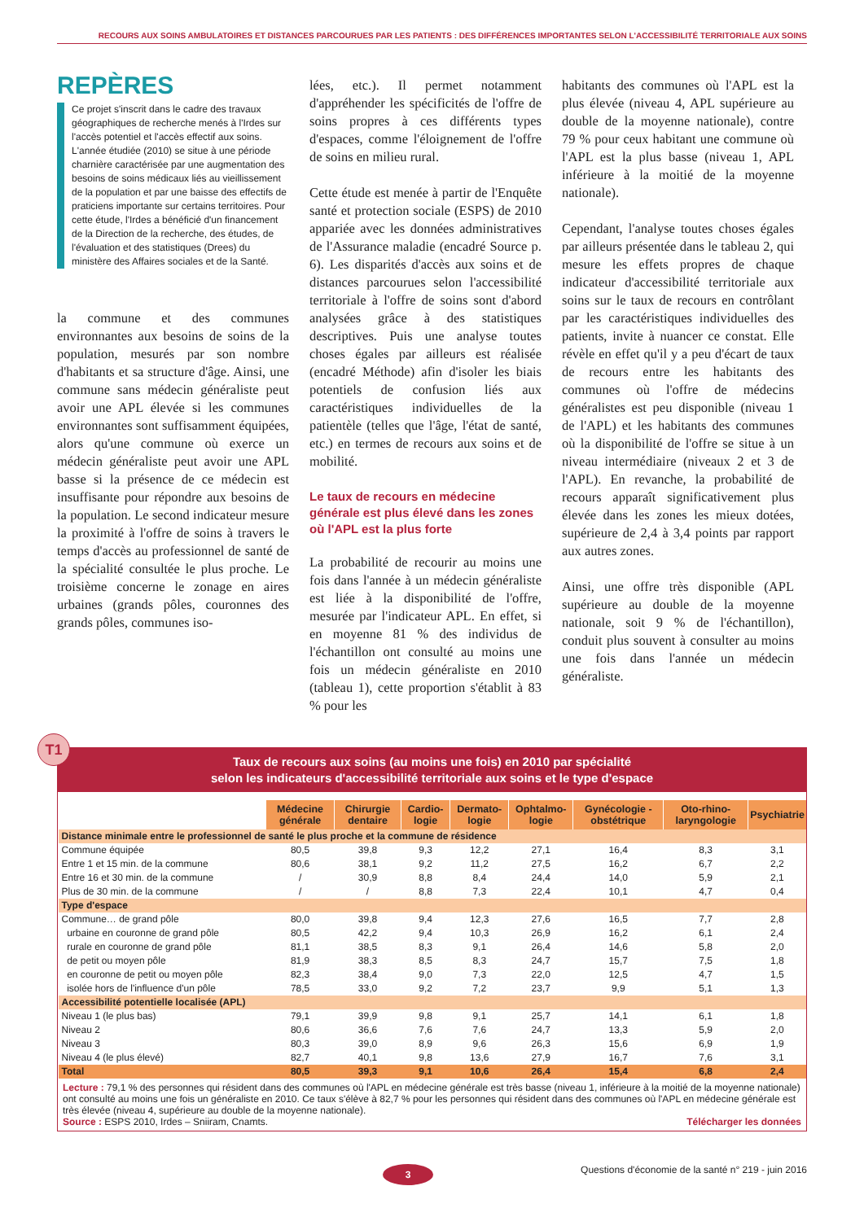RECOURS AUX SOINS AMBULATOIRES ET DISTANCES PARCOURUES PAR LES PATIENTS : DES DIFFÉRENCES IMPORTANTES SELON L'ACCESSIBILITÉ TERRITORIALE AUX SOINS
REPÈRES
Ce projet s'inscrit dans le cadre des travaux géographiques de recherche menés à l'Irdes sur l'accès potentiel et l'accès effectif aux soins. L'année étudiée (2010) se situe à une période charnière caractérisée par une augmentation des besoins de soins médicaux liés au vieillissement de la population et par une baisse des effectifs de praticiens importante sur certains territoires. Pour cette étude, l'Irdes a bénéficié d'un financement de la Direction de la recherche, des études, de l'évaluation et des statistiques (Drees) du ministère des Affaires sociales et de la Santé.
la commune et des communes environnantes aux besoins de soins de la population, mesurés par son nombre d'habitants et sa structure d'âge. Ainsi, une commune sans médecin généraliste peut avoir une APL élevée si les communes environnantes sont suffisamment équipées, alors qu'une commune où exerce un médecin généraliste peut avoir une APL basse si la présence de ce médecin est insuffisante pour répondre aux besoins de la population. Le second indicateur mesure la proximité à l'offre de soins à travers le temps d'accès au professionnel de santé de la spécialité consultée le plus proche. Le troisième concerne le zonage en aires urbaines (grands pôles, couronnes des grands pôles, communes iso-
lées, etc.). Il permet notamment d'appréhender les spécificités de l'offre de soins propres à ces différents types d'espaces, comme l'éloignement de l'offre de soins en milieu rural.
Cette étude est menée à partir de l'Enquête santé et protection sociale (ESPS) de 2010 appariée avec les données administratives de l'Assurance maladie (encadré Source p. 6). Les disparités d'accès aux soins et de distances parcourues selon l'accessibilité territoriale à l'offre de soins sont d'abord analysées grâce à des statistiques descriptives. Puis une analyse toutes choses égales par ailleurs est réalisée (encadré Méthode) afin d'isoler les biais potentiels de confusion liés aux caractéristiques individuelles de la patientèle (telles que l'âge, l'état de santé, etc.) en termes de recours aux soins et de mobilité.
Le taux de recours en médecine générale est plus élevé dans les zones où l'APL est la plus forte
La probabilité de recourir au moins une fois dans l'année à un médecin généraliste est liée à la disponibilité de l'offre, mesurée par l'indicateur APL. En effet, si en moyenne 81 % des individus de l'échantillon ont consulté au moins une fois un médecin généraliste en 2010 (tableau 1), cette proportion s'établit à 83 % pour les
habitants des communes où l'APL est la plus élevée (niveau 4, APL supérieure au double de la moyenne nationale), contre 79 % pour ceux habitant une commune où l'APL est la plus basse (niveau 1, APL inférieure à la moitié de la moyenne nationale).
Cependant, l'analyse toutes choses égales par ailleurs présentée dans le tableau 2, qui mesure les effets propres de chaque indicateur d'accessibilité territoriale aux soins sur le taux de recours en contrôlant par les caractéristiques individuelles des patients, invite à nuancer ce constat. Elle révèle en effet qu'il y a peu d'écart de taux de recours entre les habitants des communes où l'offre de médecins généralistes est peu disponible (niveau 1 de l'APL) et les habitants des communes où la disponibilité de l'offre se situe à un niveau intermédiaire (niveaux 2 et 3 de l'APL). En revanche, la probabilité de recours apparaît significativement plus élevée dans les zones les mieux dotées, supérieure de 2,4 à 3,4 points par rapport aux autres zones.
Ainsi, une offre très disponible (APL supérieure au double de la moyenne nationale, soit 9 % de l'échantillon), conduit plus souvent à consulter au moins une fois dans l'année un médecin généraliste.
T1
Taux de recours aux soins (au moins une fois) en 2010 par spécialité
selon les indicateurs d'accessibilité territoriale aux soins et le type d'espace
| | Médecine générale | Chirurgie dentaire | Cardio-logie | Dermato-logie | Ophtalmo-logie | Gynécologie -obstétrique | Oto-rhino-laryngologie | Psychiatrie |
| --- | --- | --- | --- | --- | --- | --- | --- | --- |
| Distance minimale entre le professionnel de santé le plus proche et la commune de résidence | | | | | | | | |
| Commune équipée | 80,5 | 39,8 | 9,3 | 12,2 | 27,1 | 16,4 | 8,3 | 3,1 |
| Entre 1 et 15 min. de la commune | 80,6 | 38,1 | 9,2 | 11,2 | 27,5 | 16,2 | 6,7 | 2,2 |
| Entre 16 et 30 min. de la commune | / | 30,9 | 8,8 | 8,4 | 24,4 | 14,0 | 5,9 | 2,1 |
| Plus de 30 min. de la commune | / | / | 8,8 | 7,3 | 22,4 | 10,1 | 4,7 | 0,4 |
| Type d'espace | | | | | | | | |
| Commune… de grand pôle | 80,0 | 39,8 | 9,4 | 12,3 | 27,6 | 16,5 | 7,7 | 2,8 |
| urbaine en couronne de grand pôle | 80,5 | 42,2 | 9,4 | 10,3 | 26,9 | 16,2 | 6,1 | 2,4 |
| rurale en couronne de grand pôle | 81,1 | 38,5 | 8,3 | 9,1 | 26,4 | 14,6 | 5,8 | 2,0 |
| de petit ou moyen pôle | 81,9 | 38,3 | 8,5 | 8,3 | 24,7 | 15,7 | 7,5 | 1,8 |
| en couronne de petit ou moyen pôle | 82,3 | 38,4 | 9,0 | 7,3 | 22,0 | 12,5 | 4,7 | 1,5 |
| isolée hors de l'influence d'un pôle | 78,5 | 33,0 | 9,2 | 7,2 | 23,7 | 9,9 | 5,1 | 1,3 |
| Accessibilité potentielle localisée (APL) | | | | | | | | |
| Niveau 1 (le plus bas) | 79,1 | 39,9 | 9,8 | 9,1 | 25,7 | 14,1 | 6,1 | 1,8 |
| Niveau 2 | 80,6 | 36,6 | 7,6 | 7,6 | 24,7 | 13,3 | 5,9 | 2,0 |
| Niveau 3 | 80,3 | 39,0 | 8,9 | 9,6 | 26,3 | 15,6 | 6,9 | 1,9 |
| Niveau 4 (le plus élevé) | 82,7 | 40,1 | 9,8 | 13,6 | 27,9 | 16,7 | 7,6 | 3,1 |
| Total | 80,5 | 39,3 | 9,1 | 10,6 | 26,4 | 15,4 | 6,8 | 2,4 |
Lecture : 79,1 % des personnes qui résident dans des communes où l'APL en médecine générale est très basse (niveau 1, inférieure à la moitié de la moyenne nationale) ont consulté au moins une fois un généraliste en 2010. Ce taux s'élève à 82,7 % pour les personnes qui résident dans des communes où l'APL en médecine générale est très élevée (niveau 4, supérieure au double de la moyenne nationale).
Source : ESPS 2010, Irdes – Sniiram, Cnamts. Télécharger les données
3
Questions d'économie de la santé n° 219 - juin 2016